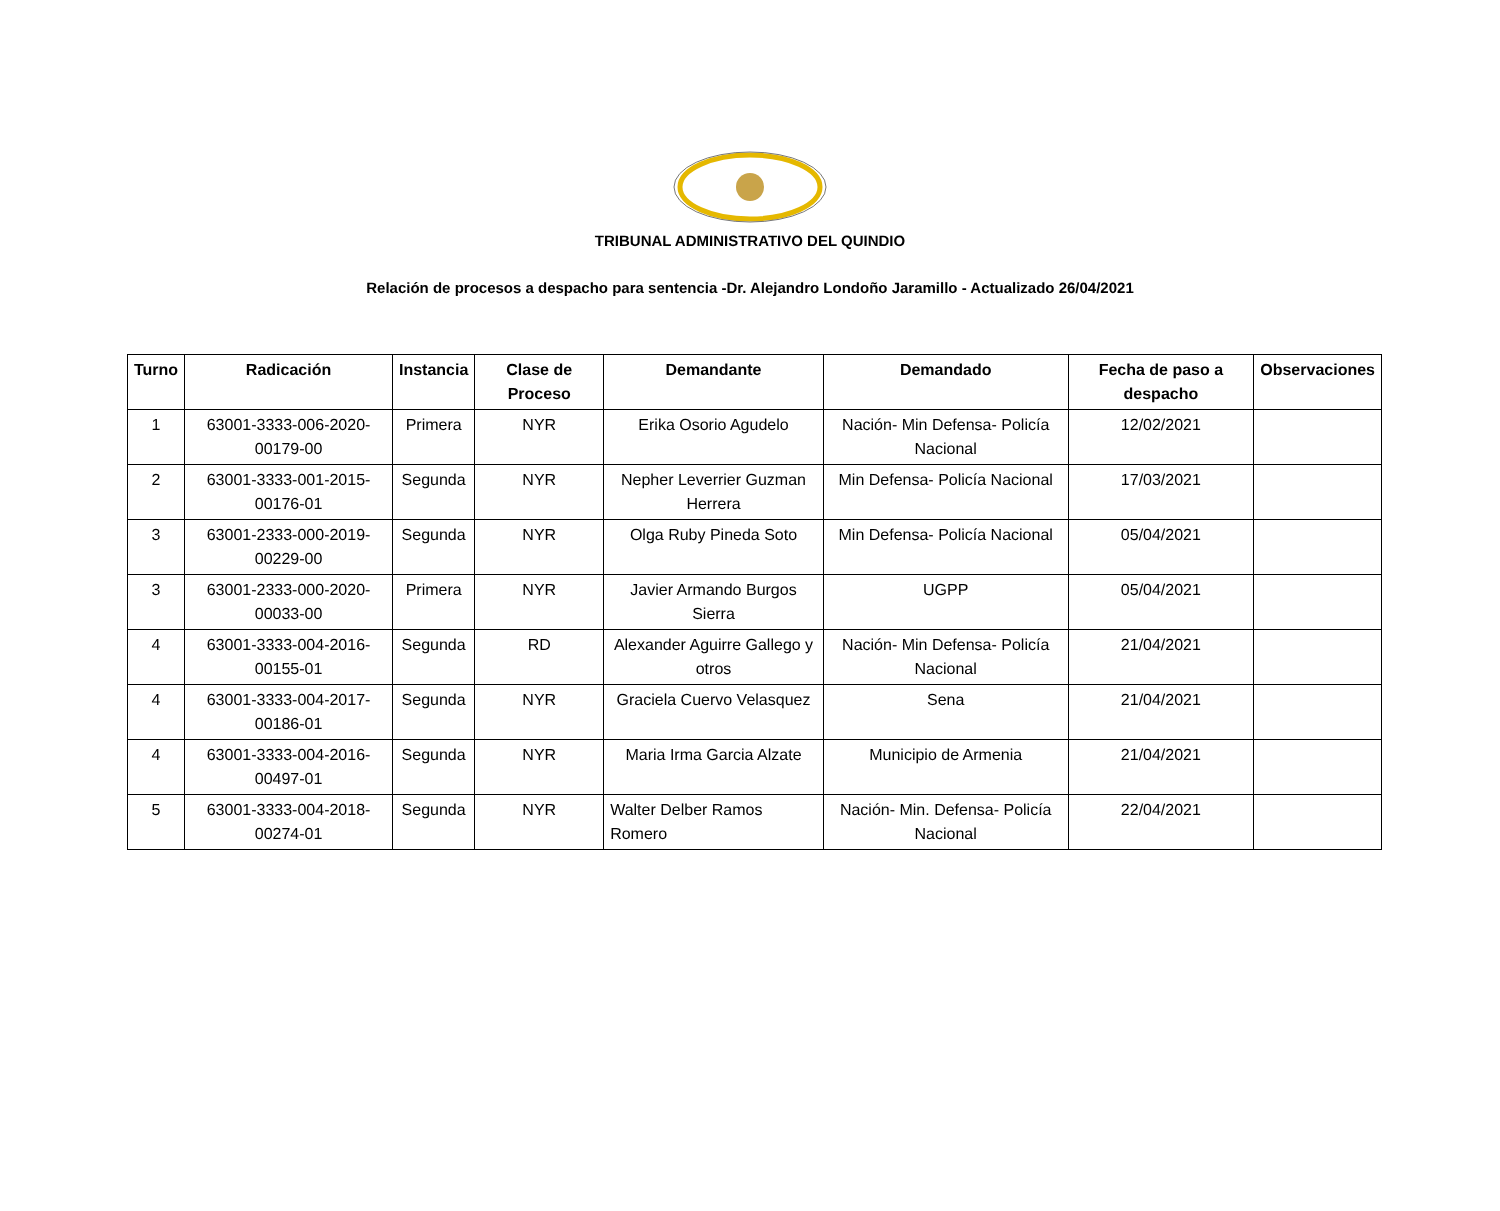TRIBUNAL ADMINISTRATIVO DEL QUINDIO
Relación de procesos a despacho para sentencia -Dr. Alejandro Londoño Jaramillo - Actualizado 26/04/2021
| Turno | Radicación | Instancia | Clase de Proceso | Demandante | Demandado | Fecha de paso a despacho | Observaciones |
| --- | --- | --- | --- | --- | --- | --- | --- |
| 1 | 63001-3333-006-2020-00179-00 | Primera | NYR | Erika Osorio Agudelo | Nación- Min Defensa- Policía Nacional | 12/02/2021 | |
| 2 | 63001-3333-001-2015-00176-01 | Segunda | NYR | Nepher Leverrier Guzman Herrera | Min Defensa- Policía Nacional | 17/03/2021 | |
| 3 | 63001-2333-000-2019-00229-00 | Segunda | NYR | Olga Ruby Pineda Soto | Min Defensa- Policía Nacional | 05/04/2021 | |
| 3 | 63001-2333-000-2020-00033-00 | Primera | NYR | Javier Armando Burgos Sierra | UGPP | 05/04/2021 | |
| 4 | 63001-3333-004-2016-00155-01 | Segunda | RD | Alexander Aguirre Gallego y otros | Nación- Min Defensa- Policía Nacional | 21/04/2021 | |
| 4 | 63001-3333-004-2017-00186-01 | Segunda | NYR | Graciela Cuervo Velasquez | Sena | 21/04/2021 | |
| 4 | 63001-3333-004-2016-00497-01 | Segunda | NYR | Maria Irma Garcia Alzate | Municipio de Armenia | 21/04/2021 | |
| 5 | 63001-3333-004-2018-00274-01 | Segunda | NYR | Walter Delber Ramos Romero | Nación- Min. Defensa- Policía Nacional | 22/04/2021 | |